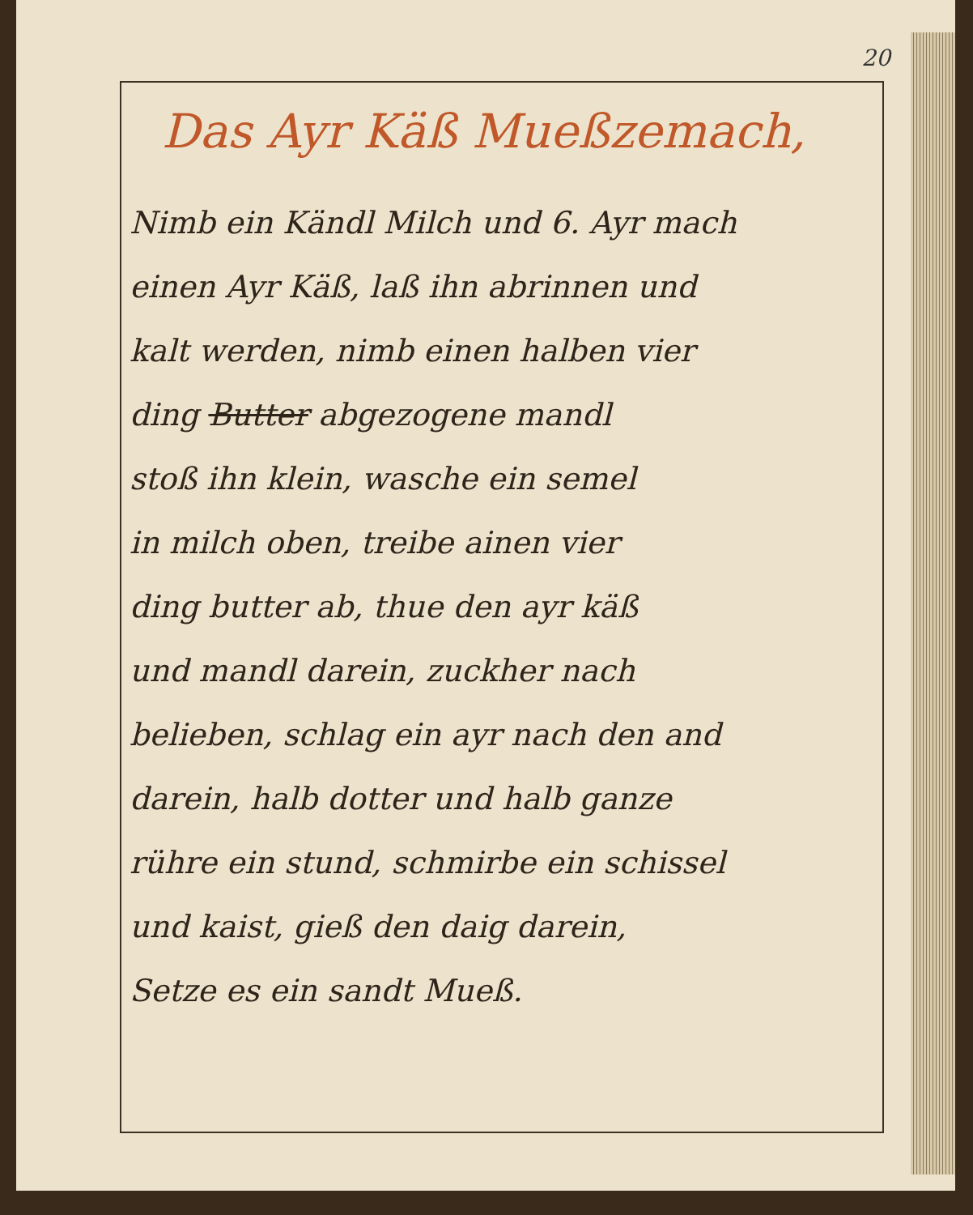20
Das Ayr Käß Mueßzemach,
Nimb ein Kändl Milch und 6. Ayr mach
einen Ayr Käß, laß ihn abrinnen und
kalt werden, nimb einen halben vier
ding Butter abgezogene mandl
stoß ihn klein, wasche ein semel
in milch oben, treibe ainen vier
ding butter ab, thue den ayr käß
und mandl darein, zuckher nach
belieben, schlag ein ayr nach den and
darein, halb dotter und halb ganze
rühre ein stund, schmirbe ein schissel
und kaist, gieß den daig darein,
Setze es ein sandt Mueß.